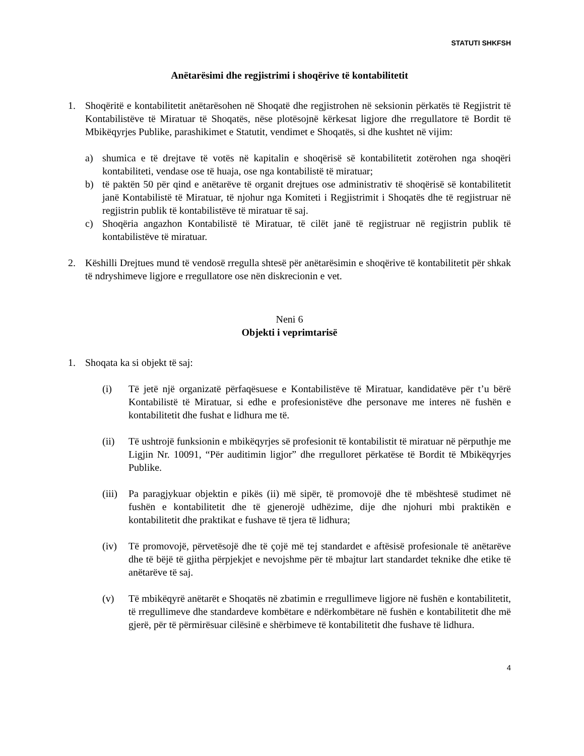STATUTI SHKFSH
Anëtarësimi dhe regjistrimi i shoqërive të kontabilitetit
1. Shoqëritë e kontabilitetit anëtarësohen në Shoqatë dhe regjistrohen në seksionin përkatës të Regjistrit të Kontabilistëve të Miratuar të Shoqatës, nëse plotësojnë kërkesat ligjore dhe rregullatore të Bordit të Mbikëqyrjes Publike, parashikimet e Statutit, vendimet e Shoqatës, si dhe kushtet në vijim:
a) shumica e të drejtave të votës në kapitalin e shoqërisë së kontabilitetit zotërohen nga shoqëri kontabiliteti, vendase ose të huaja, ose nga kontabilistë të miratuar;
b) të paktën 50 për qind e anëtarëve të organit drejtues ose administrativ të shoqërisë së kontabilitetit janë Kontabilistë të Miratuar, të njohur nga Komiteti i Regjistrimit i Shoqatës dhe të regjistruar në regjistrin publik të kontabilistëve të miratuar të saj.
c) Shoqëria angazhon Kontabilistë të Miratuar, të cilët janë të regjistruar në regjistrin publik të kontabilistëve të miratuar.
2. Këshilli Drejtues mund të vendosë rregulla shtesë për anëtarësimin e shoqërive të kontabilitetit për shkak të ndryshimeve ligjore e rregullatore ose nën diskrecionin e vet.
Neni 6
Objekti i veprimtarisë
1. Shoqata ka si objekt të saj:
(i) Të jetë një organizatë përfaqësuese e Kontabilistëve të Miratuar, kandidatëve për t’u bërë Kontabilistë të Miratuar, si edhe e profesionistëve dhe personave me interes në fushën e kontabilitetit dhe fushat e lidhura me të.
(ii) Të ushtrojë funksionin e mbikëqyrjes së profesionit të kontabilistit të miratuar në përputhje me Ligjin Nr. 10091, “Për auditimin ligjor” dhe rregulloret përkatëse të Bordit të Mbikëqyrjes Publike.
(iii) Pa paragjykuar objektin e pikës (ii) më sipër, të promovojë dhe të mbështesë studimet në fushën e kontabilitetit dhe të gjenerojë udhëzime, dije dhe njohuri mbi praktikën e kontabilitetit dhe praktikat e fushave të tjera të lidhura;
(iv) Të promovojë, përvetësojë dhe të çojë më tej standardet e aftësisë profesionale të anëtarëve dhe të bëjë të gjitha përpjekjet e nevojshme për të mbajtur lart standardet teknike dhe etike të anëtarëve të saj.
(v) Të mbikëqyrë anëtarët e Shoqatës në zbatimin e rregullimeve ligjore në fushën e kontabilitetit, të rregullimeve dhe standardeve kombëtare e ndërkombëtare në fushën e kontabilitetit dhe më gjerë, për të përmirësuar cilësinë e shërbimeve të kontabilitetit dhe fushave të lidhura.
4